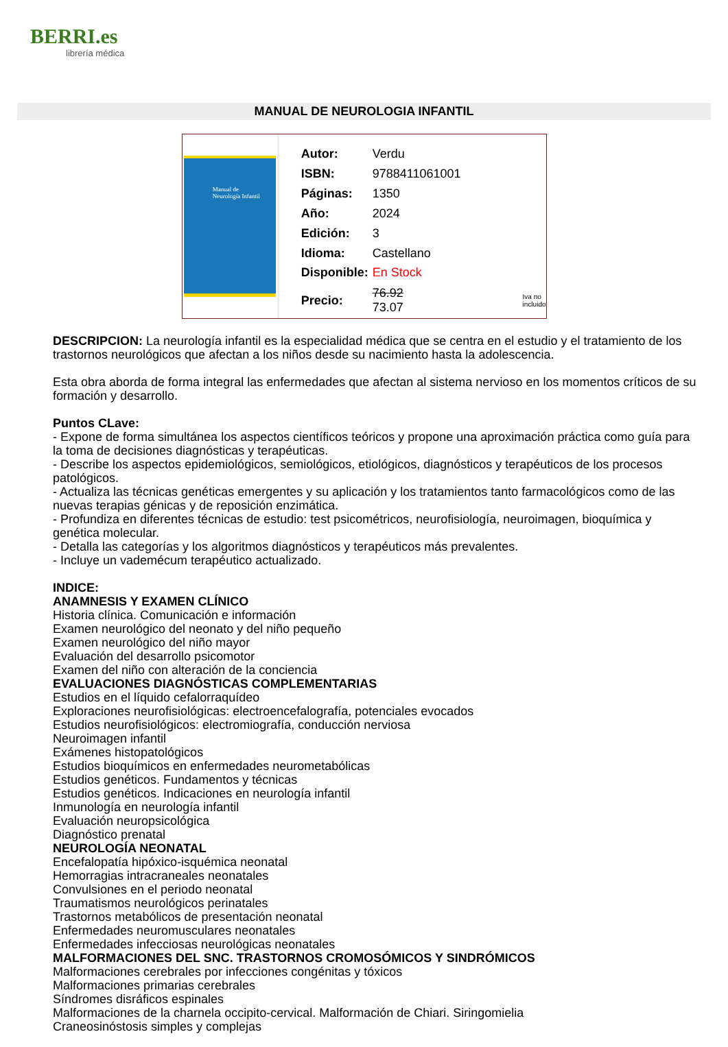BERRI.es
librería médica
MANUAL DE NEUROLOGIA INFANTIL
Manual de
Neurología Infantil
| Autor: | Verdu | |
| ISBN: | 9788411061001 | |
| Páginas: | 1350 | |
| Año: | 2024 | |
| Edición: | 3 | |
| Idioma: | Castellano | |
| Disponible: | En Stock | |
| Precio: | 76.92 73.07 | Iva no incluido |
DESCRIPCION: La neurología infantil es la especialidad médica que se centra en el estudio y el tratamiento de los trastornos neurológicos que afectan a los niños desde su nacimiento hasta la adolescencia.
Esta obra aborda de forma integral las enfermedades que afectan al sistema nervioso en los momentos críticos de su formación y desarrollo.
Puntos CLave:
- Expone de forma simultánea los aspectos científicos teóricos y propone una aproximación práctica como guía para la toma de decisiones diagnósticas y terapéuticas.
- Describe los aspectos epidemiológicos, semiológicos, etiológicos, diagnósticos y terapéuticos de los procesos patológicos.
- Actualiza las técnicas genéticas emergentes y su aplicación y los tratamientos tanto farmacológicos como de las nuevas terapias génicas y de reposición enzimática.
- Profundiza en diferentes técnicas de estudio: test psicométricos, neurofisiología, neuroimagen, bioquímica y genética molecular.
- Detalla las categorías y los algoritmos diagnósticos y terapéuticos más prevalentes.
- Incluye un vademécum terapéutico actualizado.
INDICE:
ANAMNESIS Y EXAMEN CLÍNICO
Historia clínica. Comunicación e información
Examen neurológico del neonato y del niño pequeño
Examen neurológico del niño mayor
Evaluación del desarrollo psicomotor
Examen del niño con alteración de la conciencia
EVALUACIONES DIAGNÓSTICAS COMPLEMENTARIAS
Estudios en el líquido cefalorraquídeo
Exploraciones neurofisiológicas: electroencefalografía, potenciales evocados
Estudios neurofisiológicos: electromiografía, conducción nerviosa
Neuroimagen infantil
Exámenes histopatológicos
Estudios bioquímicos en enfermedades neurometabólicas
Estudios genéticos. Fundamentos y técnicas
Estudios genéticos. Indicaciones en neurología infantil
Inmunología en neurología infantil
Evaluación neuropsicológica
Diagnóstico prenatal
NEUROLOGÍA NEONATAL
Encefalopatía hipóxico-isquémica neonatal
Hemorragias intracraneales neonatales
Convulsiones en el periodo neonatal
Traumatismos neurológicos perinatales
Trastornos metabólicos de presentación neonatal
Enfermedades neuromusculares neonatales
Enfermedades infecciosas neurológicas neonatales
MALFORMACIONES DEL SNC. TRASTORNOS CROMOSÓMICOS Y SINDRÓMICOS
Malformaciones cerebrales por infecciones congénitas y tóxicos
Malformaciones primarias cerebrales
Síndromes disráficos espinales
Malformaciones de la charnela occipito-cervical. Malformación de Chiari. Siringomielia
Craneosinóstosis simples y complejas